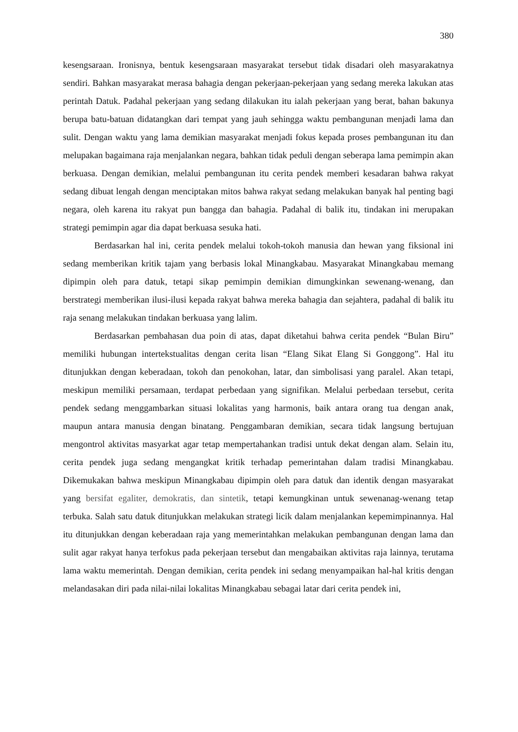380
kesengsaraan. Ironisnya, bentuk kesengsaraan masyarakat tersebut tidak disadari oleh masyarakatnya sendiri. Bahkan masyarakat merasa bahagia dengan pekerjaan-pekerjaan yang sedang mereka lakukan atas perintah Datuk. Padahal pekerjaan yang sedang dilakukan itu ialah pekerjaan yang berat, bahan bakunya berupa batu-batuan didatangkan dari tempat yang jauh sehingga waktu pembangunan menjadi lama dan sulit. Dengan waktu yang lama demikian masyarakat menjadi fokus kepada proses pembangunan itu dan melupakan bagaimana raja menjalankan negara, bahkan tidak peduli dengan seberapa lama pemimpin akan berkuasa. Dengan demikian, melalui pembangunan itu cerita pendek memberi kesadaran bahwa rakyat sedang dibuat lengah dengan menciptakan mitos bahwa rakyat sedang melakukan banyak hal penting bagi negara, oleh karena itu rakyat pun bangga dan bahagia. Padahal di balik itu, tindakan ini merupakan strategi pemimpin agar dia dapat berkuasa sesuka hati.
Berdasarkan hal ini, cerita pendek melalui tokoh-tokoh manusia dan hewan yang fiksional ini sedang memberikan kritik tajam yang berbasis lokal Minangkabau. Masyarakat Minangkabau memang dipimpin oleh para datuk, tetapi sikap pemimpin demikian dimungkinkan sewenang-wenang, dan berstrategi memberikan ilusi-ilusi kepada rakyat bahwa mereka bahagia dan sejahtera, padahal di balik itu raja senang melakukan tindakan berkuasa yang lalim.
Berdasarkan pembahasan dua poin di atas, dapat diketahui bahwa cerita pendek “Bulan Biru” memiliki hubungan intertekstualitas dengan cerita lisan “Elang Sikat Elang Si Gonggong”. Hal itu ditunjukkan dengan keberadaan, tokoh dan penokohan, latar, dan simbolisasi yang paralel. Akan tetapi, meskipun memiliki persamaan, terdapat perbedaan yang signifikan. Melalui perbedaan tersebut, cerita pendek sedang menggambarkan situasi lokalitas yang harmonis, baik antara orang tua dengan anak, maupun antara manusia dengan binatang. Penggambaran demikian, secara tidak langsung bertujuan mengontrol aktivitas masyarkat agar tetap mempertahankan tradisi untuk dekat dengan alam. Selain itu, cerita pendek juga sedang mengangkat kritik terhadap pemerintahan dalam tradisi Minangkabau. Dikemukakan bahwa meskipun Minangkabau dipimpin oleh para datuk dan identik dengan masyarakat yang bersifat egaliter, demokratis, dan sintetik, tetapi kemungkinan untuk sewenanag-wenang tetap terbuka. Salah satu datuk ditunjukkan melakukan strategi licik dalam menjalankan kepemimpinannya. Hal itu ditunjukkan dengan keberadaan raja yang memerintahkan melakukan pembangunan dengan lama dan sulit agar rakyat hanya terfokus pada pekerjaan tersebut dan mengabaikan aktivitas raja lainnya, terutama lama waktu memerintah. Dengan demikian, cerita pendek ini sedang menyampaikan hal-hal kritis dengan melandasakan diri pada nilai-nilai lokalitas Minangkabau sebagai latar dari cerita pendek ini,